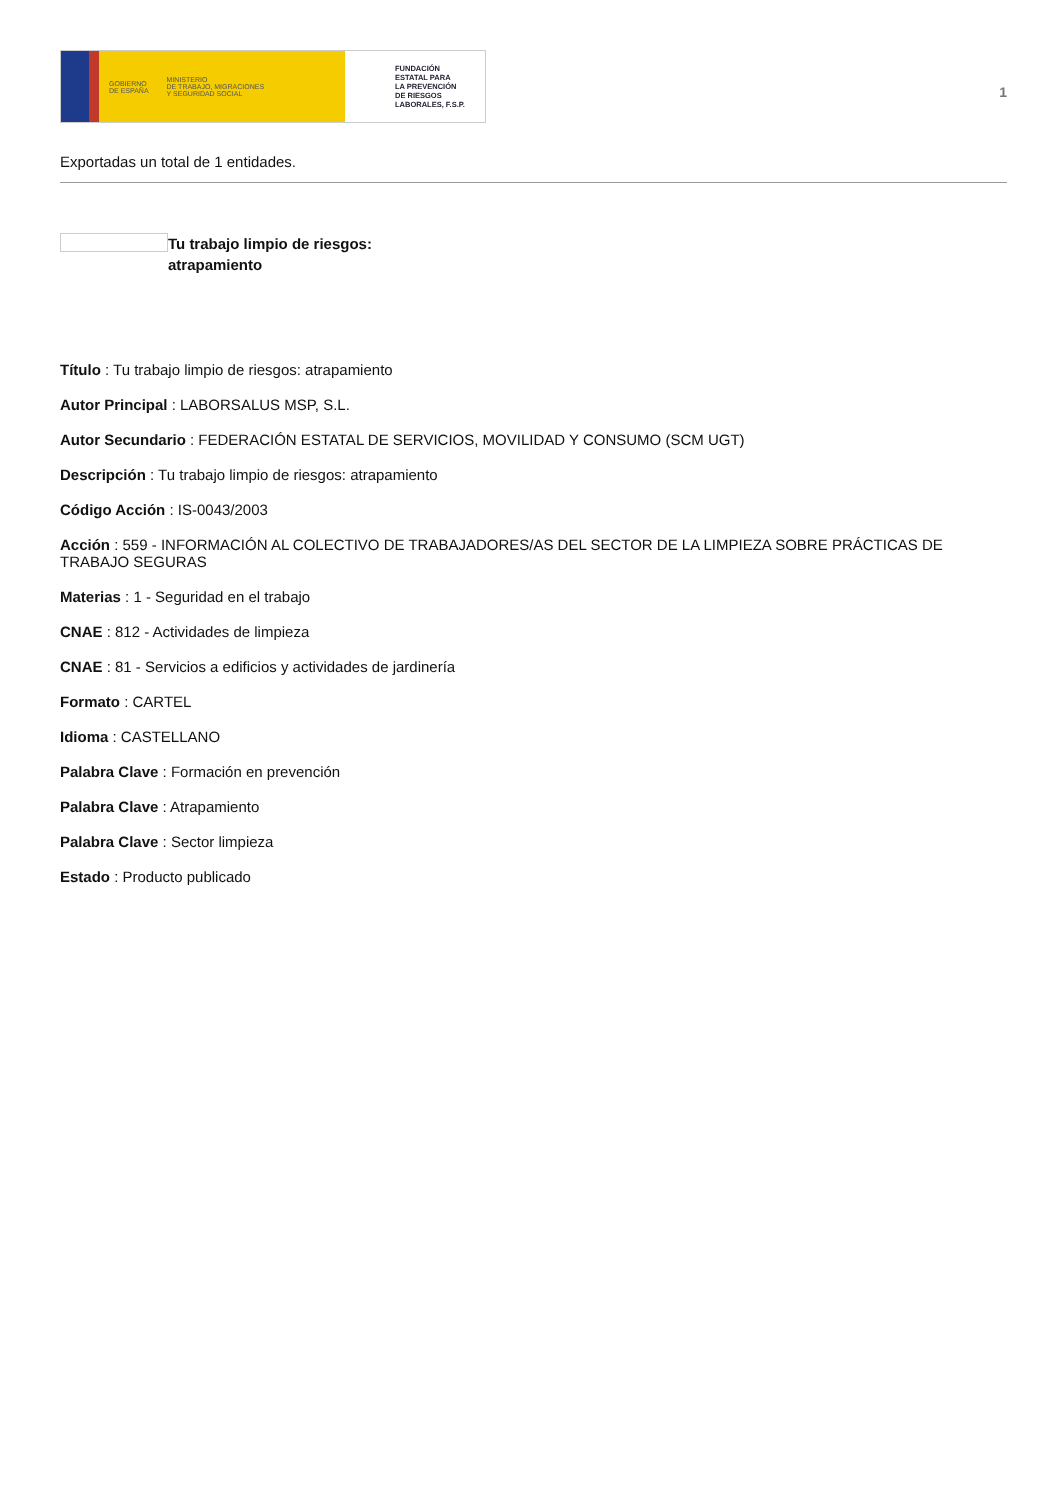GOBIERNO
DE ESPAÑA MINISTERIO
DE TRABAJO, MIGRACIONES
Y SEGURIDAD SOCIAL
FUNDACIÓN
ESTATAL PARA
LA PREVENCIÓN
DE RIESGOS
LABORALES, F.S.P.
1
Exportadas un total de 1 entidades.
Tu trabajo limpio de riesgos:
atrapamiento
Título : Tu trabajo limpio de riesgos: atrapamiento
Autor Principal : LABORSALUS MSP, S.L.
Autor Secundario : FEDERACIÓN ESTATAL DE SERVICIOS, MOVILIDAD Y CONSUMO (SCM UGT)
Descripción : Tu trabajo limpio de riesgos: atrapamiento
Código Acción : IS-0043/2003
Acción : 559 - INFORMACIÓN AL COLECTIVO DE TRABAJADORES/AS DEL SECTOR DE LA LIMPIEZA SOBRE PRÁCTICAS DE TRABAJO SEGURAS
Materias : 1 - Seguridad en el trabajo
CNAE : 812 - Actividades de limpieza
CNAE : 81 - Servicios a edificios y actividades de jardinería
Formato : CARTEL
Idioma : CASTELLANO
Palabra Clave : Formación en prevención
Palabra Clave : Atrapamiento
Palabra Clave : Sector limpieza
Estado : Producto publicado